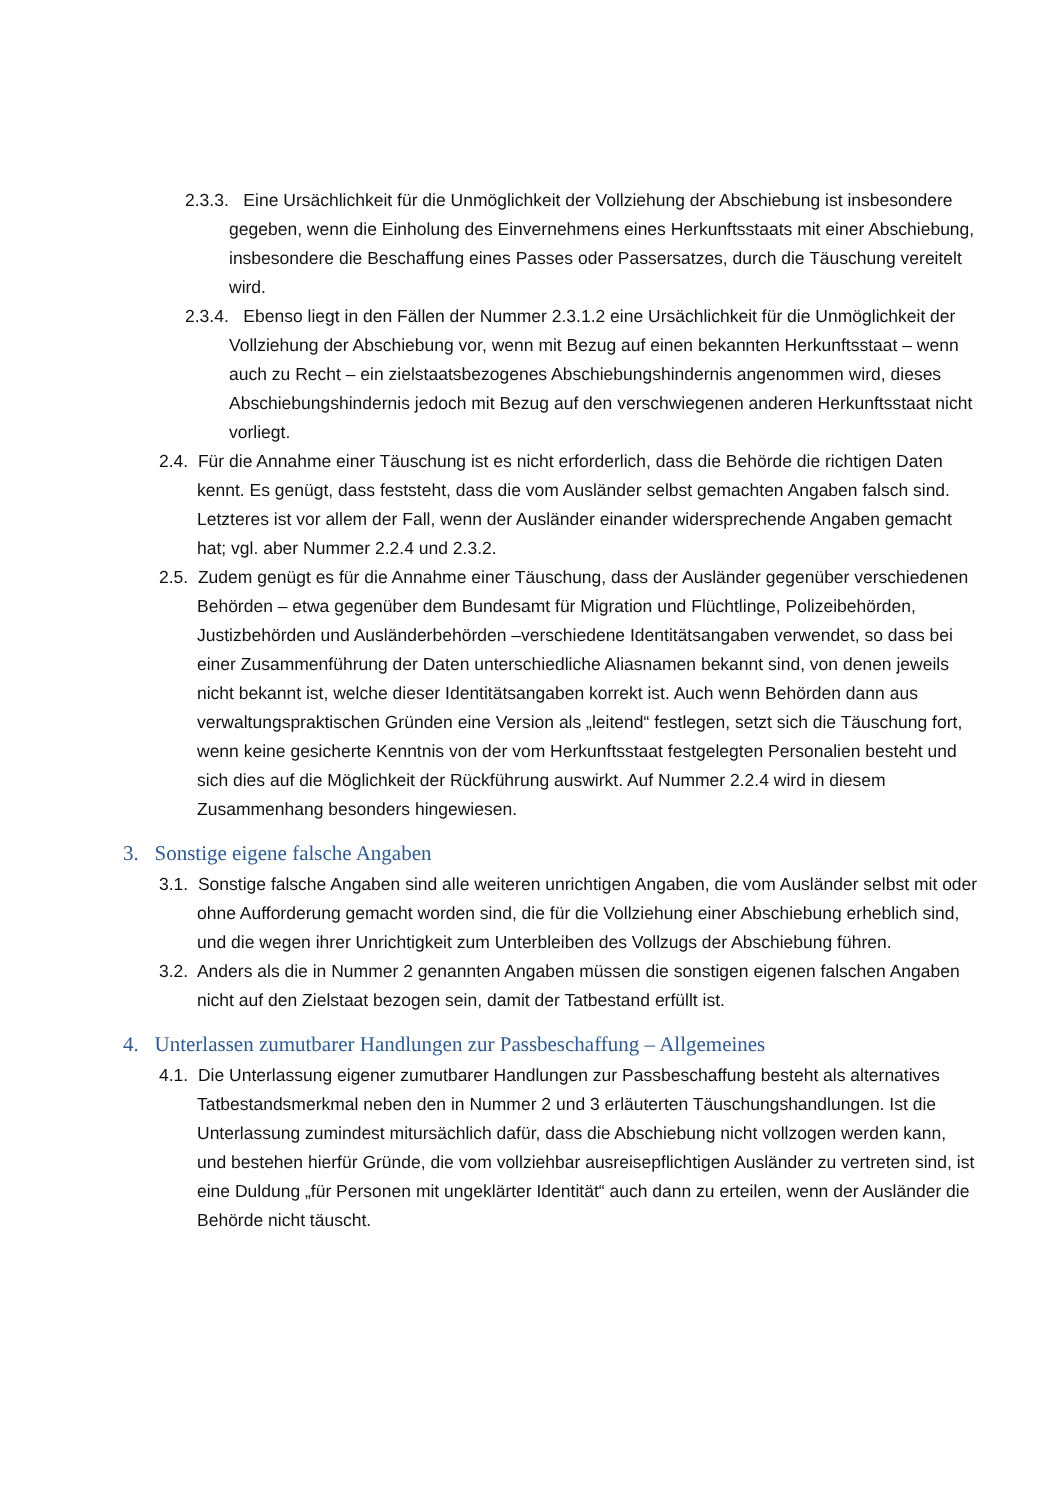2.3.3. Eine Ursächlichkeit für die Unmöglichkeit der Vollziehung der Abschiebung ist insbesondere gegeben, wenn die Einholung des Einvernehmens eines Herkunftsstaats mit einer Abschiebung, insbesondere die Beschaffung eines Passes oder Passersatzes, durch die Täuschung vereitelt wird.
2.3.4. Ebenso liegt in den Fällen der Nummer 2.3.1.2 eine Ursächlichkeit für die Unmöglichkeit der Vollziehung der Abschiebung vor, wenn mit Bezug auf einen bekannten Herkunftsstaat – wenn auch zu Recht – ein zielstaatsbezogenes Abschiebungshindernis angenommen wird, dieses Abschiebungshindernis jedoch mit Bezug auf den verschwiegenen anderen Herkunftsstaat nicht vorliegt.
2.4. Für die Annahme einer Täuschung ist es nicht erforderlich, dass die Behörde die richtigen Daten kennt. Es genügt, dass feststeht, dass die vom Ausländer selbst gemachten Angaben falsch sind. Letzteres ist vor allem der Fall, wenn der Ausländer einander widersprechende Angaben gemacht hat; vgl. aber Nummer 2.2.4 und 2.3.2.
2.5. Zudem genügt es für die Annahme einer Täuschung, dass der Ausländer gegenüber verschiedenen Behörden – etwa gegenüber dem Bundesamt für Migration und Flüchtlinge, Polizeibehörden, Justizbehörden und Ausländerbehörden –verschiedene Identitätsangaben verwendet, so dass bei einer Zusammenführung der Daten unterschiedliche Aliasnamen bekannt sind, von denen jeweils nicht bekannt ist, welche dieser Identitätsangaben korrekt ist. Auch wenn Behörden dann aus verwaltungspraktischen Gründen eine Version als „leitend“ festlegen, setzt sich die Täuschung fort, wenn keine gesicherte Kenntnis von der vom Herkunftsstaat festgelegten Personalien besteht und sich dies auf die Möglichkeit der Rückführung auswirkt. Auf Nummer 2.2.4 wird in diesem Zusammenhang besonders hingewiesen.
3. Sonstige eigene falsche Angaben
3.1. Sonstige falsche Angaben sind alle weiteren unrichtigen Angaben, die vom Ausländer selbst mit oder ohne Aufforderung gemacht worden sind, die für die Vollziehung einer Abschiebung erheblich sind, und die wegen ihrer Unrichtigkeit zum Unterbleiben des Vollzugs der Abschiebung führen.
3.2. Anders als die in Nummer 2 genannten Angaben müssen die sonstigen eigenen falschen Angaben nicht auf den Zielstaat bezogen sein, damit der Tatbestand erfüllt ist.
4. Unterlassen zumutbarer Handlungen zur Passbeschaffung – Allgemeines
4.1. Die Unterlassung eigener zumutbarer Handlungen zur Passbeschaffung besteht als alternatives Tatbestandsmerkmal neben den in Nummer 2 und 3 erläuterten Täuschungshandlungen. Ist die Unterlassung zumindest mitursächlich dafür, dass die Abschiebung nicht vollzogen werden kann, und bestehen hierfür Gründe, die vom vollziehbar ausreisepflichtigen Ausländer zu vertreten sind, ist eine Duldung „für Personen mit ungeklärter Identität“ auch dann zu erteilen, wenn der Ausländer die Behörde nicht täuscht.